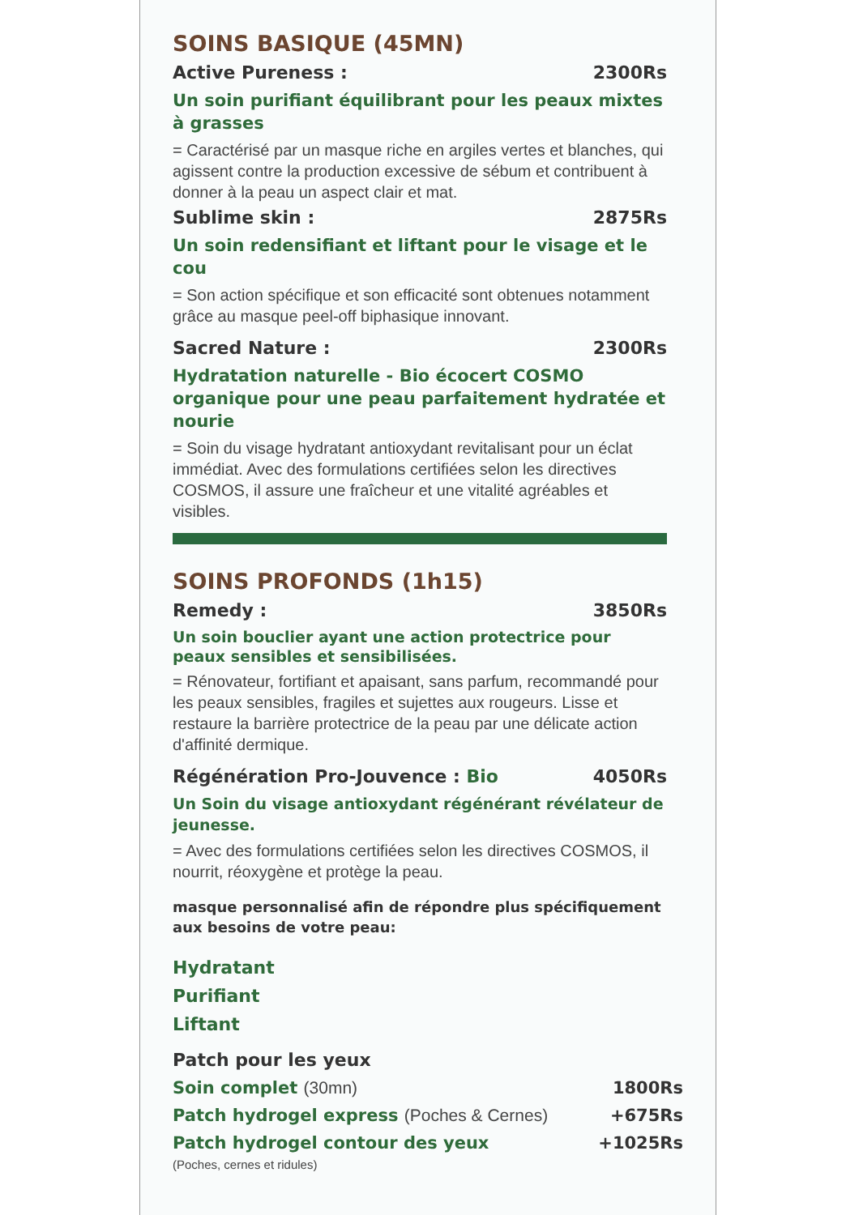SOINS BASIQUE (45MN)
Active Pureness : 2300Rs
Un soin purifiant équilibrant pour les peaux mixtes à grasses
= Caractérisé par un masque riche en argiles vertes et blanches, qui agissent contre la production excessive de sébum et contribuent à donner à la peau un aspect clair et mat.
Sublime skin : 2875Rs
Un soin redensifiant et liftant pour le visage et le cou
= Son action spécifique et son efficacité sont obtenues notamment grâce au masque peel-off biphasique innovant.
Sacred Nature : 2300Rs
Hydratation naturelle - Bio écocert COSMO organique pour une peau parfaitement hydratée et nourie
= Soin du visage hydratant antioxydant revitalisant pour un éclat immédiat. Avec des formulations certifiées selon les directives COSMOS, il assure une fraîcheur et une vitalité agréables et visibles.
SOINS PROFONDS (1h15)
Remedy : 3850Rs
Un soin bouclier ayant une action protectrice pour peaux sensibles et sensibilisées.
= Rénovateur, fortifiant et apaisant, sans parfum, recommandé pour les peaux sensibles, fragiles et sujettes aux rougeurs. Lisse et restaure la barrière protectrice de la peau par une délicate action d'affinité dermique.
Régénération Pro-Jouvence : Bio 4050Rs
Un Soin du visage antioxydant régénérant révélateur de jeunesse.
= Avec des formulations certifiées selon les directives COSMOS, il nourrit, réoxygène et protège la peau.
masque personnalisé afin de répondre plus spécifiquement aux besoins de votre peau:
Hydratant
Purifiant
Liftant
Patch pour les yeux
Soin complet (30mn) 1800Rs
Patch hydrogel express (Poches & Cernes) +675Rs
Patch hydrogel contour des yeux +1025Rs
(Poches, cernes et ridules)